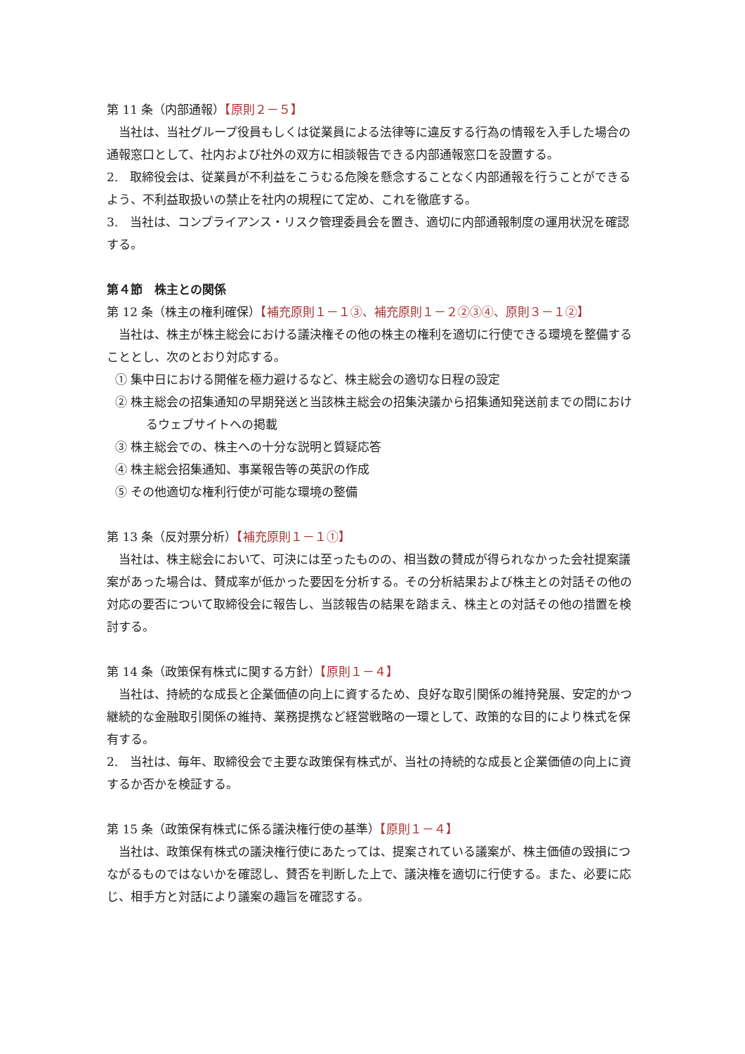第 11 条（内部通報）【原則２－５】
当社は、当社グループ役員もしくは従業員による法律等に違反する行為の情報を入手した場合の通報窓口として、社内および社外の双方に相談報告できる内部通報窓口を設置する。
2.　取締役会は、従業員が不利益をこうむる危険を懸念することなく内部通報を行うことができるよう、不利益取扱いの禁止を社内の規程にて定め、これを徹底する。
3.　当社は、コンプライアンス・リスク管理委員会を置き、適切に内部通報制度の運用状況を確認する。
第４節　株主との関係
第 12 条（株主の権利確保）【補充原則１－１③、補充原則１－２②③④、原則３－１②】
当社は、株主が株主総会における議決権その他の株主の権利を適切に行使できる環境を整備することとし、次のとおり対応する。
① 集中日における開催を極力避けるなど、株主総会の適切な日程の設定
② 株主総会の招集通知の早期発送と当該株主総会の招集決議から招集通知発送前までの間におけるウェブサイトへの掲載
③ 株主総会での、株主への十分な説明と質疑応答
④ 株主総会招集通知、事業報告等の英訳の作成
⑤ その他適切な権利行使が可能な環境の整備
第 13 条（反対票分析）【補充原則１－１①】
当社は、株主総会において、可決には至ったものの、相当数の賛成が得られなかった会社提案議案があった場合は、賛成率が低かった要因を分析する。その分析結果および株主との対話その他の対応の要否について取締役会に報告し、当該報告の結果を踏まえ、株主との対話その他の措置を検討する。
第 14 条（政策保有株式に関する方針）【原則１－４】
当社は、持続的な成長と企業価値の向上に資するため、良好な取引関係の維持発展、安定的かつ継続的な金融取引関係の維持、業務提携など経営戦略の一環として、政策的な目的により株式を保有する。
2.　当社は、毎年、取締役会で主要な政策保有株式が、当社の持続的な成長と企業価値の向上に資するか否かを検証する。
第 15 条（政策保有株式に係る議決権行使の基準）【原則１－４】
当社は、政策保有株式の議決権行使にあたっては、提案されている議案が、株主価値の毀損につながるものではないかを確認し、賛否を判断した上で、議決権を適切に行使する。また、必要に応じ、相手方と対話により議案の趣旨を確認する。